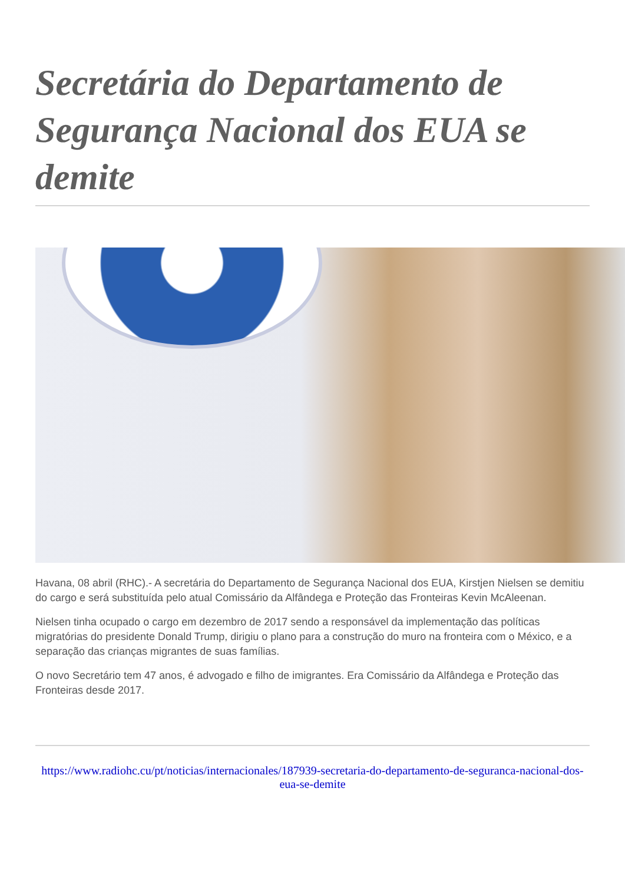Secretária do Departamento de Segurança Nacional dos EUA se demite
Havana, 08 abril (RHC).- A secretária do Departamento de Segurança Nacional dos EUA, Kirstjen Nielsen se demitiu do cargo e será substituída pelo atual Comissário da Alfândega e Proteção das Fronteiras Kevin McAleenan.
Nielsen tinha ocupado o cargo em dezembro de 2017 sendo a responsável da implementação das políticas migratórias do presidente Donald Trump, dirigiu o plano para a construção do muro na fronteira com o México, e a separação das crianças migrantes de suas famílias.
O novo Secretário tem 47 anos, é advogado e filho de imigrantes. Era Comissário da Alfândega e Proteção das Fronteiras desde 2017.
https://www.radiohc.cu/pt/noticias/internacionales/187939-secretaria-do-departamento-de-seguranca-nacional-dos-eua-se-demite